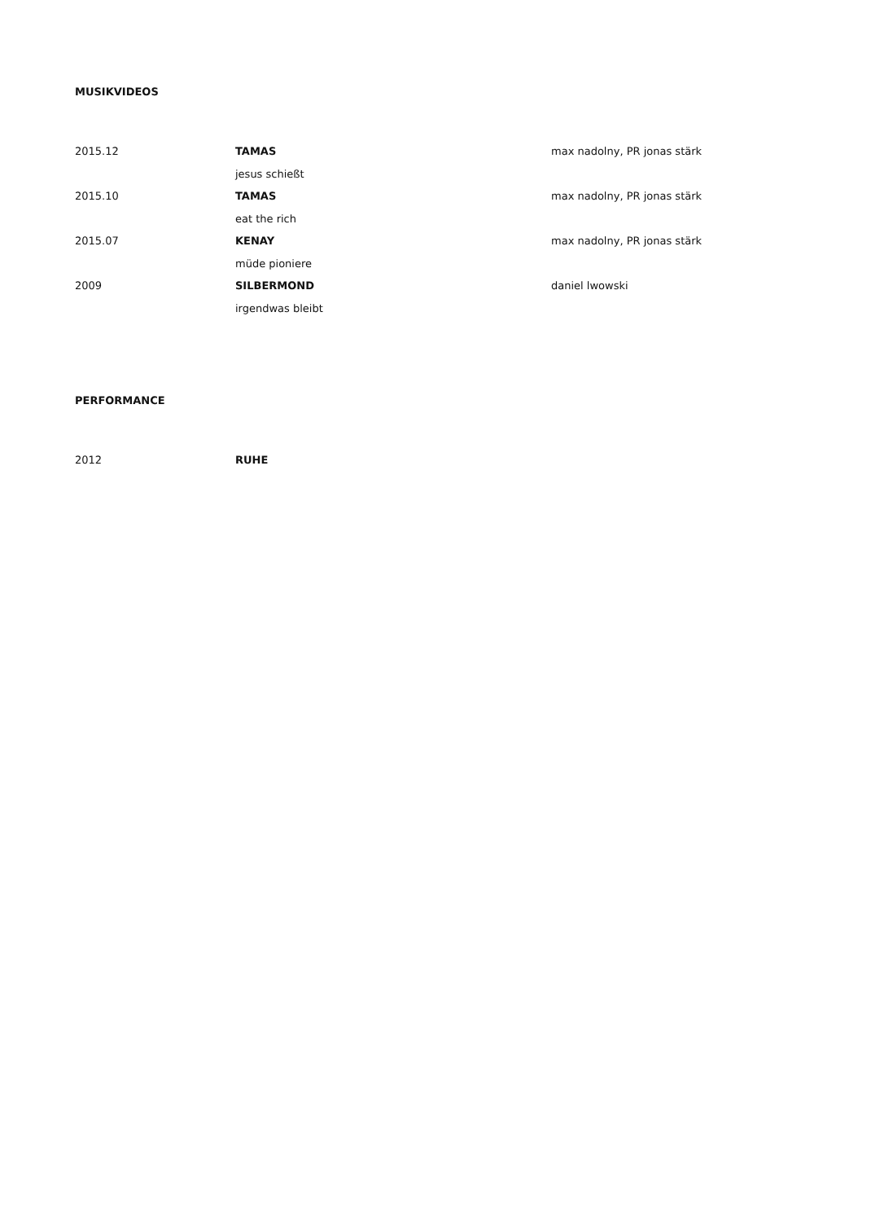MUSIKVIDEOS
2015.12 TAMAS
jesus schießt
max nadolny, PR jonas stärk
2015.10 TAMAS
eat the rich
max nadolny, PR jonas stärk
2015.07 KENAY
müde pioniere
max nadolny, PR jonas stärk
2009 SILBERMOND
irgendwas bleibt
daniel lwowski
PERFORMANCE
2012 RUHE